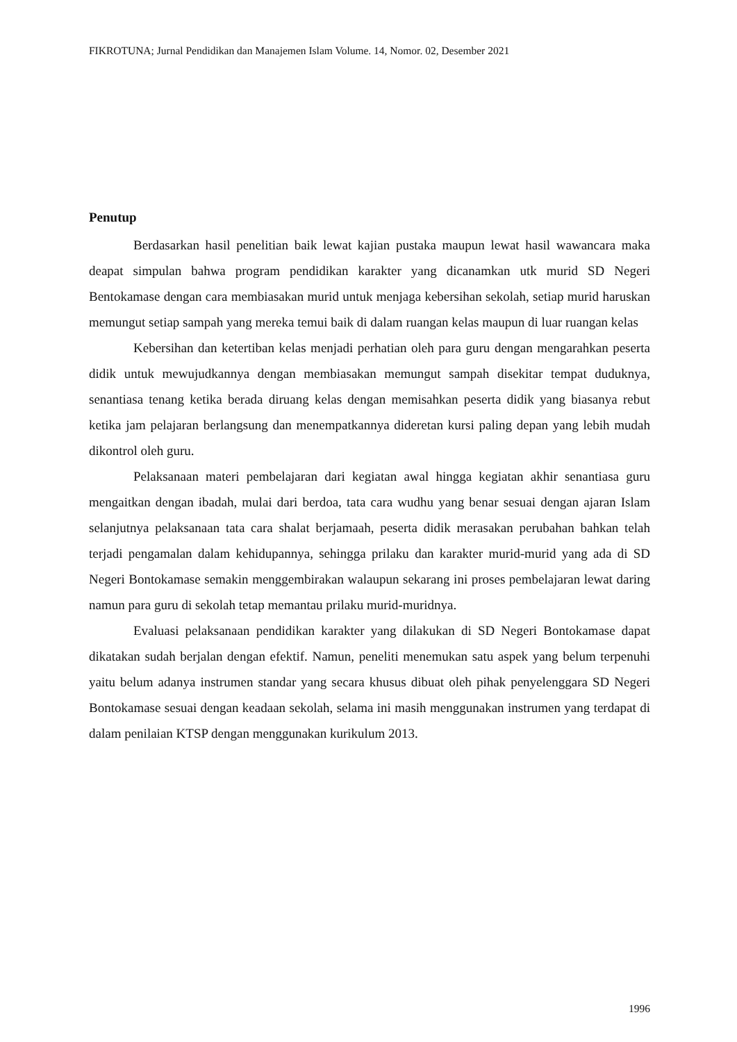FIKROTUNA; Jurnal Pendidikan dan Manajemen Islam Volume. 14, Nomor. 02, Desember 2021
Penutup
Berdasarkan hasil penelitian baik lewat kajian pustaka maupun lewat hasil wawancara maka deapat simpulan bahwa program pendidikan karakter yang dicanamkan utk murid SD Negeri Bentokamase dengan cara membiasakan murid untuk menjaga kebersihan sekolah, setiap murid haruskan memungut setiap sampah yang mereka temui baik di dalam ruangan kelas maupun di luar ruangan kelas
Kebersihan dan ketertiban kelas menjadi perhatian oleh para guru dengan mengarahkan peserta didik untuk mewujudkannya dengan membiasakan memungut sampah disekitar tempat duduknya, senantiasa tenang ketika berada diruang kelas dengan memisahkan peserta didik yang biasanya rebut ketika jam pelajaran berlangsung dan menempatkannya dideretan kursi paling depan yang lebih mudah dikontrol oleh guru.
Pelaksanaan materi pembelajaran dari kegiatan awal hingga kegiatan akhir senantiasa guru mengaitkan dengan ibadah, mulai dari berdoa, tata cara wudhu yang benar sesuai dengan ajaran Islam selanjutnya pelaksanaan tata cara shalat berjamaah, peserta didik merasakan perubahan bahkan telah terjadi pengamalan dalam kehidupannya, sehingga prilaku dan karakter murid-murid yang ada di SD Negeri Bontokamase semakin menggembirakan walaupun sekarang ini proses pembelajaran lewat daring namun para guru di sekolah tetap memantau prilaku murid-muridnya.
Evaluasi pelaksanaan pendidikan karakter yang dilakukan di SD Negeri Bontokamase dapat dikatakan sudah berjalan dengan efektif. Namun, peneliti menemukan satu aspek yang belum terpenuhi yaitu belum adanya instrumen standar yang secara khusus dibuat oleh pihak penyelenggara SD Negeri Bontokamase sesuai dengan keadaan sekolah, selama ini masih menggunakan instrumen yang terdapat di dalam penilaian KTSP dengan menggunakan kurikulum 2013.
1996